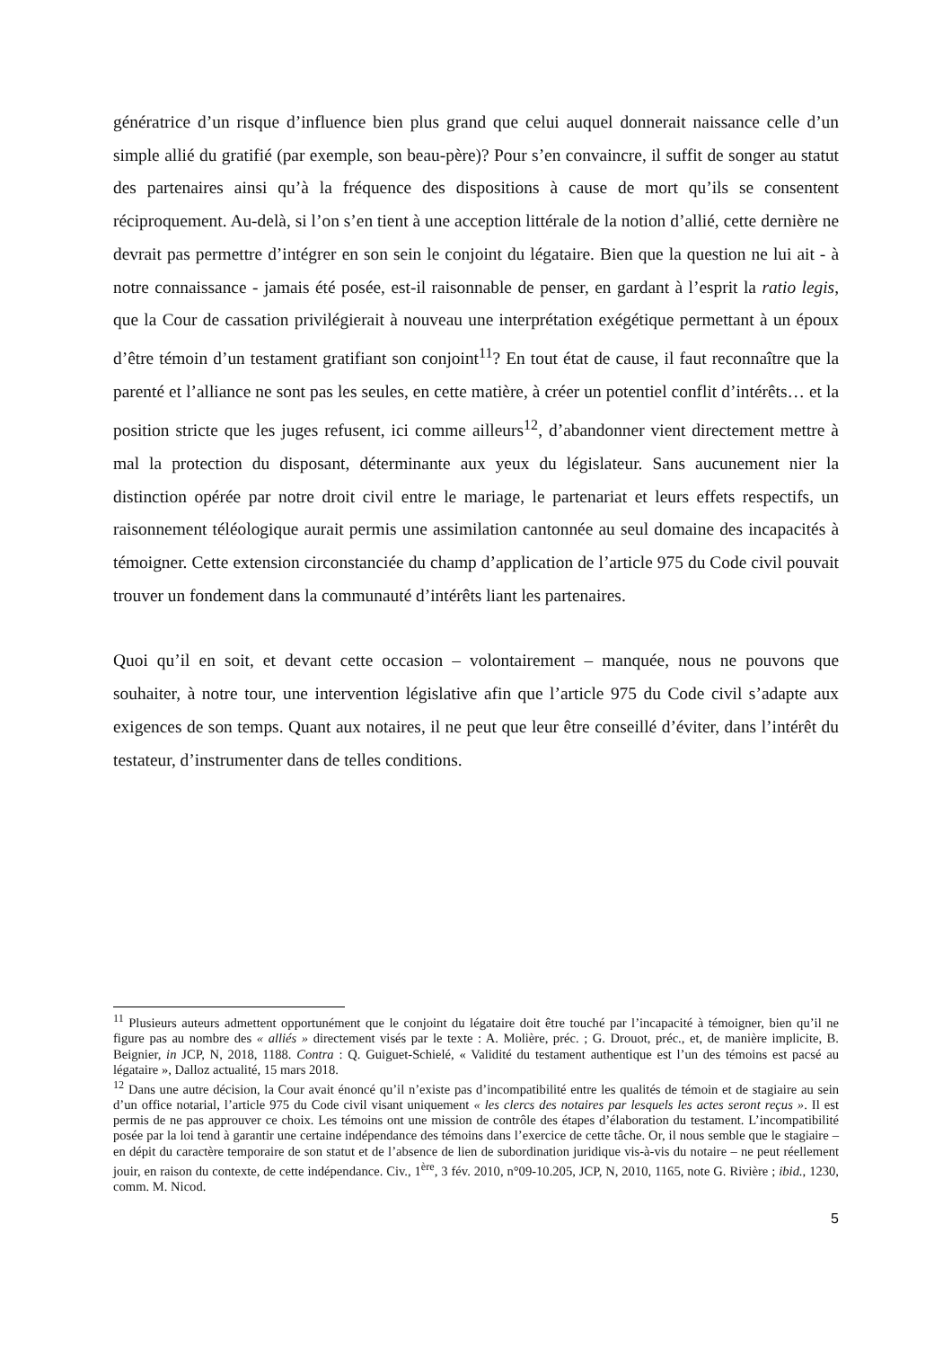génératrice d’un risque d’influence bien plus grand que celui auquel donnerait naissance celle d’un simple allié du gratifié (par exemple, son beau-père)? Pour s’en convaincre, il suffit de songer au statut des partenaires ainsi qu’à la fréquence des dispositions à cause de mort qu’ils se consentent réciproquement. Au-delà, si l’on s’en tient à une acception littérale de la notion d’allié, cette dernière ne devrait pas permettre d’intégrer en son sein le conjoint du légataire. Bien que la question ne lui ait - à notre connaissance - jamais été posée, est-il raisonnable de penser, en gardant à l’esprit la ratio legis, que la Cour de cassation privilégierait à nouveau une interprétation exégétique permettant à un époux d’être témoin d’un testament gratifiant son conjoint<sup>11</sup>? En tout état de cause, il faut reconnaître que la parenté et l’alliance ne sont pas les seules, en cette matière, à créer un potentiel conflit d’intérêts… et la position stricte que les juges refusent, ici comme ailleurs<sup>12</sup>, d’abandonner vient directement mettre à mal la protection du disposant, déterminante aux yeux du législateur. Sans aucunement nier la distinction opérée par notre droit civil entre le mariage, le partenariat et leurs effets respectifs, un raisonnement téléologique aurait permis une assimilation cantonnée au seul domaine des incapacités à témoigner. Cette extension circonstanciée du champ d’application de l’article 975 du Code civil pouvait trouver un fondement dans la communauté d’intérêts liant les partenaires.
Quoi qu’il en soit, et devant cette occasion – volontairement – manquée, nous ne pouvons que souhaiter, à notre tour, une intervention législative afin que l’article 975 du Code civil s’adapte aux exigences de son temps. Quant aux notaires, il ne peut que leur être conseillé d’éviter, dans l’intérêt du testateur, d’instrumenter dans de telles conditions.
<sup>11</sup> Plusieurs auteurs admettent opportunément que le conjoint du légataire doit être touché par l’incapacité à témoigner, bien qu’il ne figure pas au nombre des « alliés » directement visés par le texte : A. Molière, préc. ; G. Drouot, préc., et, de manière implicite, B. Beignier, in JCP, N, 2018, 1188. Contra : Q. Guiguet-Schielé, « Validité du testament authentique est l’un des témoins est pacsé au légataire », Dalloz actualité, 15 mars 2018.
<sup>12</sup> Dans une autre décision, la Cour avait énoncé qu’il n’existe pas d’incompatibilité entre les qualités de témoin et de stagiaire au sein d’un office notarial, l’article 975 du Code civil visant uniquement « les clercs des notaires par lesquels les actes seront reçus ». Il est permis de ne pas approuver ce choix. Les témoins ont une mission de contrôle des étapes d’élaboration du testament. L’incompatibilité posée par la loi tend à garantir une certaine indépendance des témoins dans l’exercice de cette tâche. Or, il nous semble que le stagiaire – en dépit du caractère temporaire de son statut et de l’absence de lien de subordination juridique vis-à-vis du notaire – ne peut réellement jouir, en raison du contexte, de cette indépendance. Civ., 1<sup>ère</sup>, 3 fév. 2010, n°09-10.205, JCP, N, 2010, 1165, note G. Rivière ; ibid., 1230, comm. M. Nicod.
5